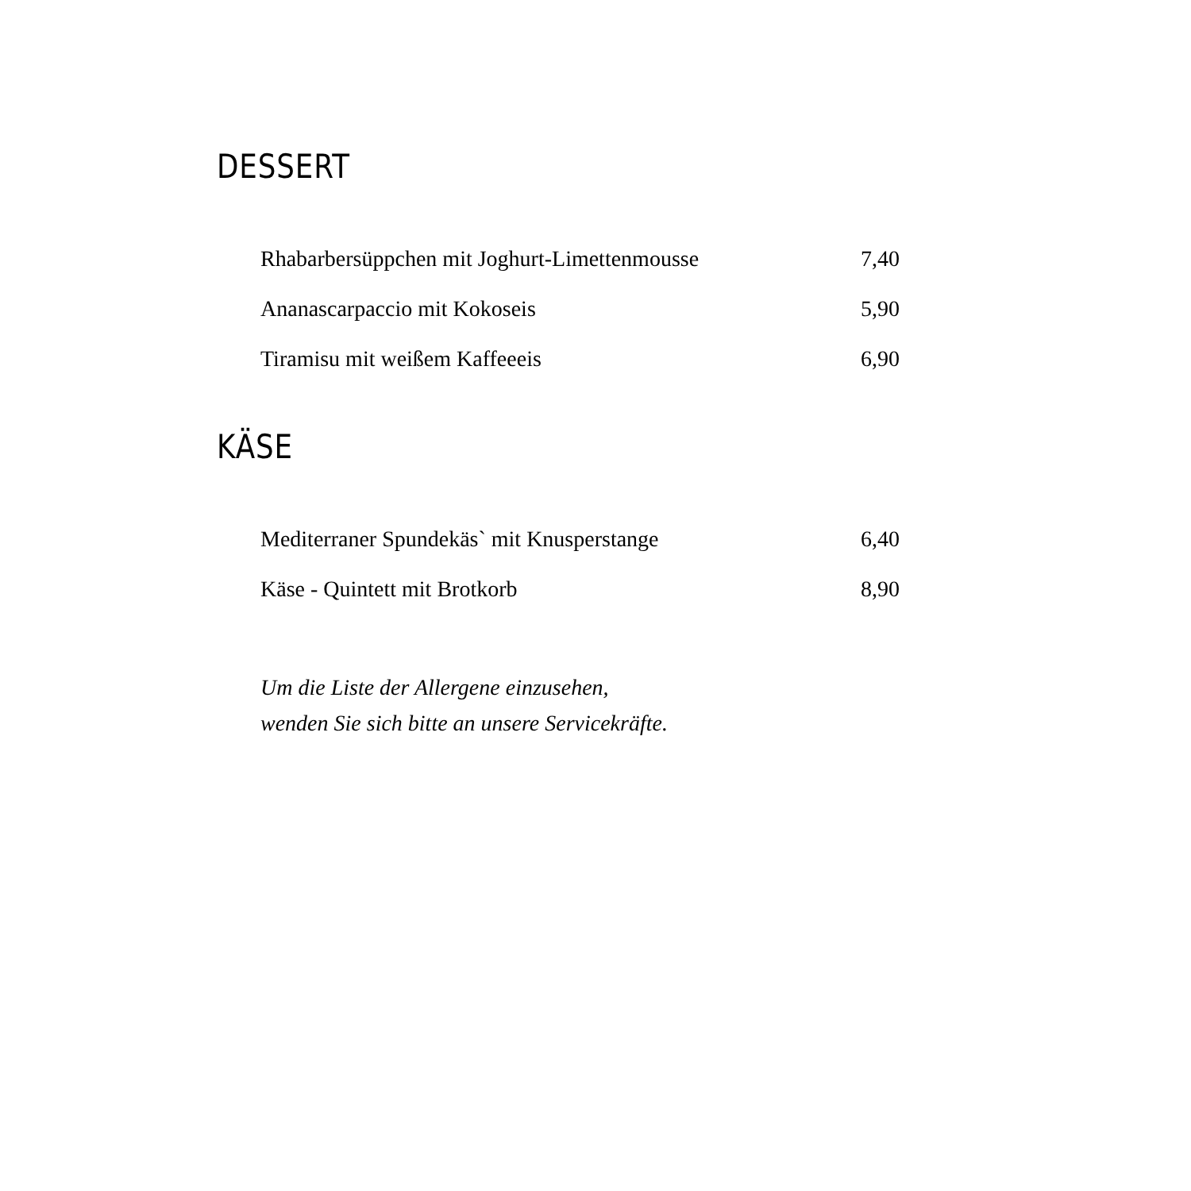DESSERT
| Rhabarbersüppchen mit Joghurt-Limettenmousse | 7,40 |
| Ananascarpaccio mit Kokoseis | 5,90 |
| Tiramisu mit weißem Kaffeeeis | 6,90 |
KÄSE
| Mediterraner Spundekäs` mit Knusperstange | 6,40 |
| Käse - Quintett mit Brotkorb | 8,90 |
Um die Liste der Allergene einzusehen,
wenden Sie sich bitte an unsere Servicekräfte.